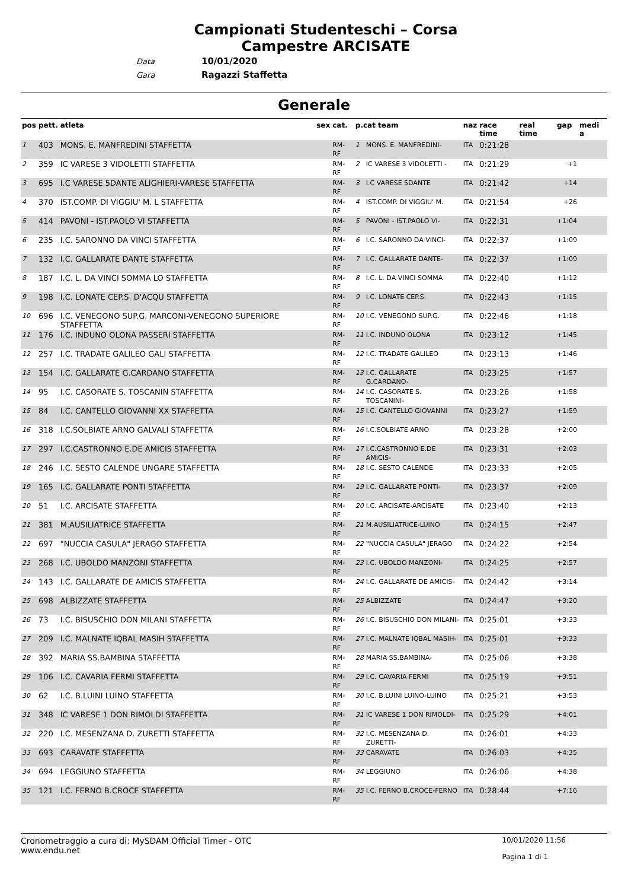Campionati Studenteschi – Corsa Campestre ARCISATE
Data 10/01/2020
Gara Ragazzi Staffetta
Generale
| pos | pett. | atleta | sex | cat. | p.cat team | | naz | race time | real time | gap | medi a |
| --- | --- | --- | --- | --- | --- | --- | --- | --- | --- | --- | --- |
| 1 | 403 | MONS. E. MANFREDINI STAFFETTA | | RM-RF | 1 | MONS. E. MANFREDINI- | ITA | 0:21:28 | | | |
| 2 | 359 | IC VARESE 3 VIDOLETTI STAFFETTA | | RM-RF | 2 | IC VARESE 3 VIDOLETTI - | ITA | 0:21:29 | | +1 | |
| 3 | 695 | I.C VARESE 5DANTE ALIGHIERI-VARESE STAFFETTA | | RM-RF | 3 | I.C VARESE 5DANTE | ITA | 0:21:42 | | +14 | |
| 4 | 370 | IST.COMP. DI VIGGIU' M. L STAFFETTA | | RM-RF | 4 | IST.COMP. DI VIGGIU' M. | ITA | 0:21:54 | | +26 | |
| 5 | 414 | PAVONI - IST.PAOLO VI STAFFETTA | | RM-RF | 5 | PAVONI - IST.PAOLO VI- | ITA | 0:22:31 | | +1:04 | |
| 6 | 235 | I.C. SARONNO DA VINCI STAFFETTA | | RM-RF | 6 | I.C. SARONNO DA VINCI- | ITA | 0:22:37 | | +1:09 | |
| 7 | 132 | I.C. GALLARATE DANTE STAFFETTA | | RM-RF | 7 | I.C. GALLARATE DANTE- | ITA | 0:22:37 | | +1:09 | |
| 8 | 187 | I.C. L. DA VINCI SOMMA LO STAFFETTA | | RM-RF | 8 | I.C. L. DA VINCI SOMMA | ITA | 0:22:40 | | +1:12 | |
| 9 | 198 | I.C. LONATE CEP.S. D'ACQU STAFFETTA | | RM-RF | 9 | I.C. LONATE CEP.S. | ITA | 0:22:43 | | +1:15 | |
| 10 | 696 | I.C. VENEGONO SUP.G. MARCONI-VENEGONO SUPERIORE STAFFETTA | | RM-RF | 10 | I.C. VENEGONO SUP.G. | ITA | 0:22:46 | | +1:18 | |
| 11 | 176 | I.C. INDUNO OLONA PASSERI STAFFETTA | | RM-RF | 11 | I.C. INDUNO OLONA | ITA | 0:23:12 | | +1:45 | |
| 12 | 257 | I.C. TRADATE GALILEO GALI STAFFETTA | | RM-RF | 12 | I.C. TRADATE GALILEO | ITA | 0:23:13 | | +1:46 | |
| 13 | 154 | I.C. GALLARATE G.CARDANO STAFFETTA | | RM-RF | 13 | I.C. GALLARATE G.CARDANO- | ITA | 0:23:25 | | +1:57 | |
| 14 | 95 | I.C. CASORATE S. TOSCANIN STAFFETTA | | RM-RF | 14 | I.C. CASORATE S. TOSCANINI- | ITA | 0:23:26 | | +1:58 | |
| 15 | 84 | I.C. CANTELLO GIOVANNI XX STAFFETTA | | RM-RF | 15 | I.C. CANTELLO GIOVANNI | ITA | 0:23:27 | | +1:59 | |
| 16 | 318 | I.C.SOLBIATE ARNO GALVALI STAFFETTA | | RM-RF | 16 | I.C.SOLBIATE ARNO | ITA | 0:23:28 | | +2:00 | |
| 17 | 297 | I.C.CASTRONNO E.DE AMICIS STAFFETTA | | RM-RF | 17 | I.C.CASTRONNO E.DE AMICIS- | ITA | 0:23:31 | | +2:03 | |
| 18 | 246 | I.C. SESTO CALENDE UNGARE STAFFETTA | | RM-RF | 18 | I.C. SESTO CALENDE | ITA | 0:23:33 | | +2:05 | |
| 19 | 165 | I.C. GALLARATE PONTI STAFFETTA | | RM-RF | 19 | I.C. GALLARATE PONTI- | ITA | 0:23:37 | | +2:09 | |
| 20 | 51 | I.C. ARCISATE STAFFETTA | | RM-RF | 20 | I.C. ARCISATE-ARCISATE | ITA | 0:23:40 | | +2:13 | |
| 21 | 381 | M.AUSILIATRICE STAFFETTA | | RM-RF | 21 | M.AUSILIATRICE-LUINO | ITA | 0:24:15 | | +2:47 | |
| 22 | 697 | "NUCCIA CASULA" JERAGO STAFFETTA | | RM-RF | 22 | "NUCCIA CASULA" JERAGO | ITA | 0:24:22 | | +2:54 | |
| 23 | 268 | I.C. UBOLDO MANZONI STAFFETTA | | RM-RF | 23 | I.C. UBOLDO MANZONI- | ITA | 0:24:25 | | +2:57 | |
| 24 | 143 | I.C. GALLARATE DE AMICIS STAFFETTA | | RM-RF | 24 | I.C. GALLARATE DE AMICIS- | ITA | 0:24:42 | | +3:14 | |
| 25 | 698 | ALBIZZATE STAFFETTA | | RM-RF | 25 | ALBIZZATE | ITA | 0:24:47 | | +3:20 | |
| 26 | 73 | I.C. BISUSCHIO DON MILANI STAFFETTA | | RM-RF | 26 | I.C. BISUSCHIO DON MILANI- | ITA | 0:25:01 | | +3:33 | |
| 27 | 209 | I.C. MALNATE IQBAL MASIH STAFFETTA | | RM-RF | 27 | I.C. MALNATE IQBAL MASIH- | ITA | 0:25:01 | | +3:33 | |
| 28 | 392 | MARIA SS.BAMBINA STAFFETTA | | RM-RF | 28 | MARIA SS.BAMBINA- | ITA | 0:25:06 | | +3:38 | |
| 29 | 106 | I.C. CAVARIA FERMI STAFFETTA | | RM-RF | 29 | I.C. CAVARIA FERMI | ITA | 0:25:19 | | +3:51 | |
| 30 | 62 | I.C. B.LUINI LUINO STAFFETTA | | RM-RF | 30 | I.C. B.LUINI LUINO-LUINO | ITA | 0:25:21 | | +3:53 | |
| 31 | 348 | IC VARESE 1 DON RIMOLDI STAFFETTA | | RM-RF | 31 | IC VARESE 1 DON RIMOLDI- | ITA | 0:25:29 | | +4:01 | |
| 32 | 220 | I.C. MESENZANA D. ZURETTI STAFFETTA | | RM-RF | 32 | I.C. MESENZANA D. ZURETTI- | ITA | 0:26:01 | | +4:33 | |
| 33 | 693 | CARAVATE STAFFETTA | | RM-RF | 33 | CARAVATE | ITA | 0:26:03 | | +4:35 | |
| 34 | 694 | LEGGIUNO STAFFETTA | | RM-RF | 34 | LEGGIUNO | ITA | 0:26:06 | | +4:38 | |
| 35 | 121 | I.C. FERNO B.CROCE STAFFETTA | | RM-RF | 35 | I.C. FERNO B.CROCE-FERNO | ITA | 0:28:44 | | +7:16 | |
Cronometraggio a cura di: MySDAM Official Timer - OTC
www.endu.net
10/01/2020 11:56
Pagina 1 di 1